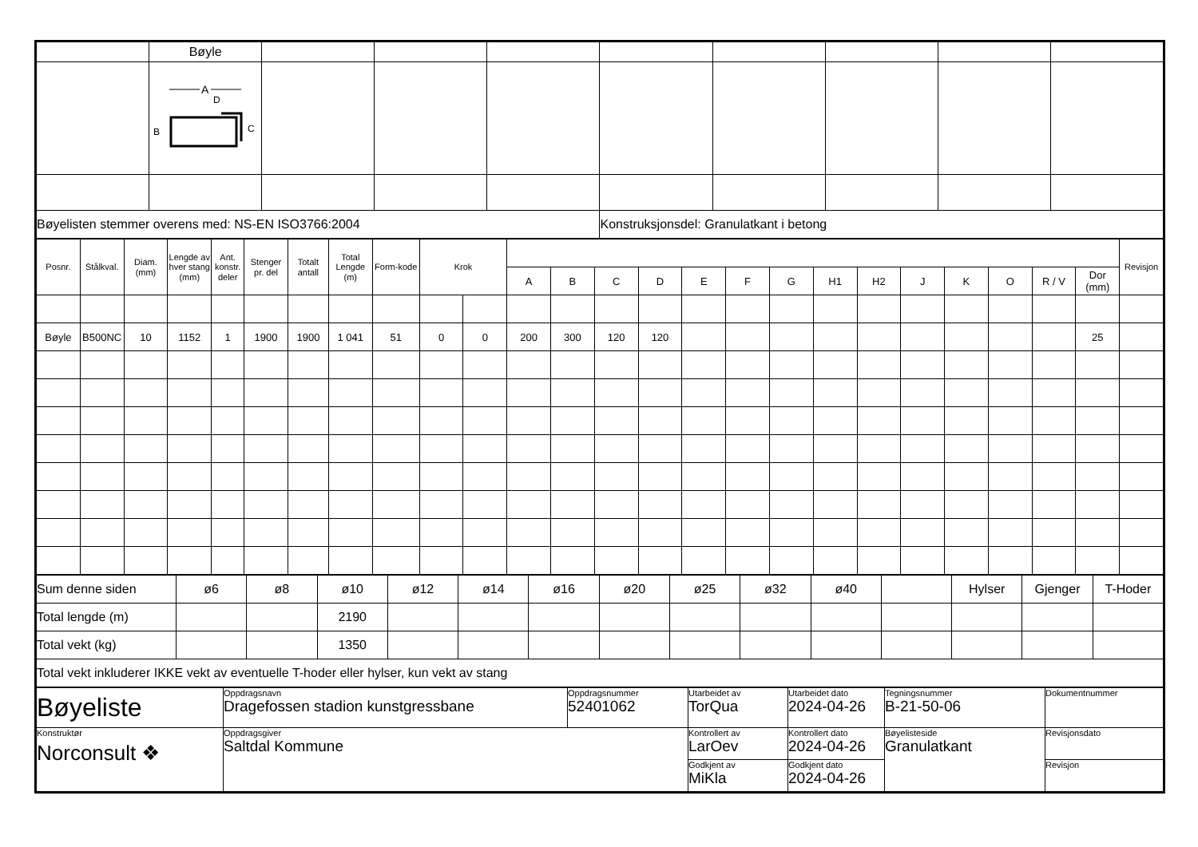| | Bøyle | | | | | | | | |
| | A D B C | | | | | | | | |
| Bøyelisten stemmer overens med: NS-EN ISO3766:2004 | | | | | Konstruksjonsdel: Granulatkant i betong | | | | |
| Posnr. | Stålkval. | Diam. (mm) | Lengde av hver stang (mm) | Ant. konstr. deler | Stenger pr. del | Totalt antall | Total Lengde (m) | Form-kode | Krok | | | | | | | | | | | | | | | | Revisjon |
| --- | --- | --- | --- | --- | --- | --- | --- | --- | --- | --- | --- | --- | --- | --- | --- | --- | --- | --- | --- | --- | --- | --- | --- | --- | --- |
| | | | | | | | | | | | A | B | C | D | E | F | G | H1 | H2 | J | K | O | R / V | Dor (mm) | |
| Bøyle | B500NC | 10 | 1152 | 1 | 1900 | 1900 | 1 041 | 51 | 0 | 0 | 200 | 300 | 120 | 120 | | | | | | | | | | 25 | |
| Sum denne siden | ø6 | ø8 | ø10 | ø12 | ø14 | ø16 | ø20 | ø25 | ø32 | ø40 | | Hylser | Gjenger | T-Hoder |
| Total lengde (m) | | | 2190 | | | | | | | | | | | |
| Total vekt (kg) | | | 1350 | | | | | | | | | | | |
| Total vekt inkluderer IKKE vekt av eventuelle T-hoder eller hylser, kun vekt av stang | | | | | | | | | | | | | | |
| Bøyeliste | Oppdragsnavn Dragefossen stadion kunstgressbane | Oppdragsnummer 52401062 | Utarbeidet av TorQua | Utarbeidet dato 2024-04-26 | Tegningsnummer B-21-50-06 | Dokumentnummer |
| Konstruktør Norconsult ❖ | Oppdragsgiver Saltdal Kommune | | Kontrollert av LarOev | Kontrollert dato 2024-04-26 | Bøyelisteside Granulatkant | Revisjonsdato |
| | | | Godkjent av MiKla | Godkjent dato 2024-04-26 | | Revisjon |